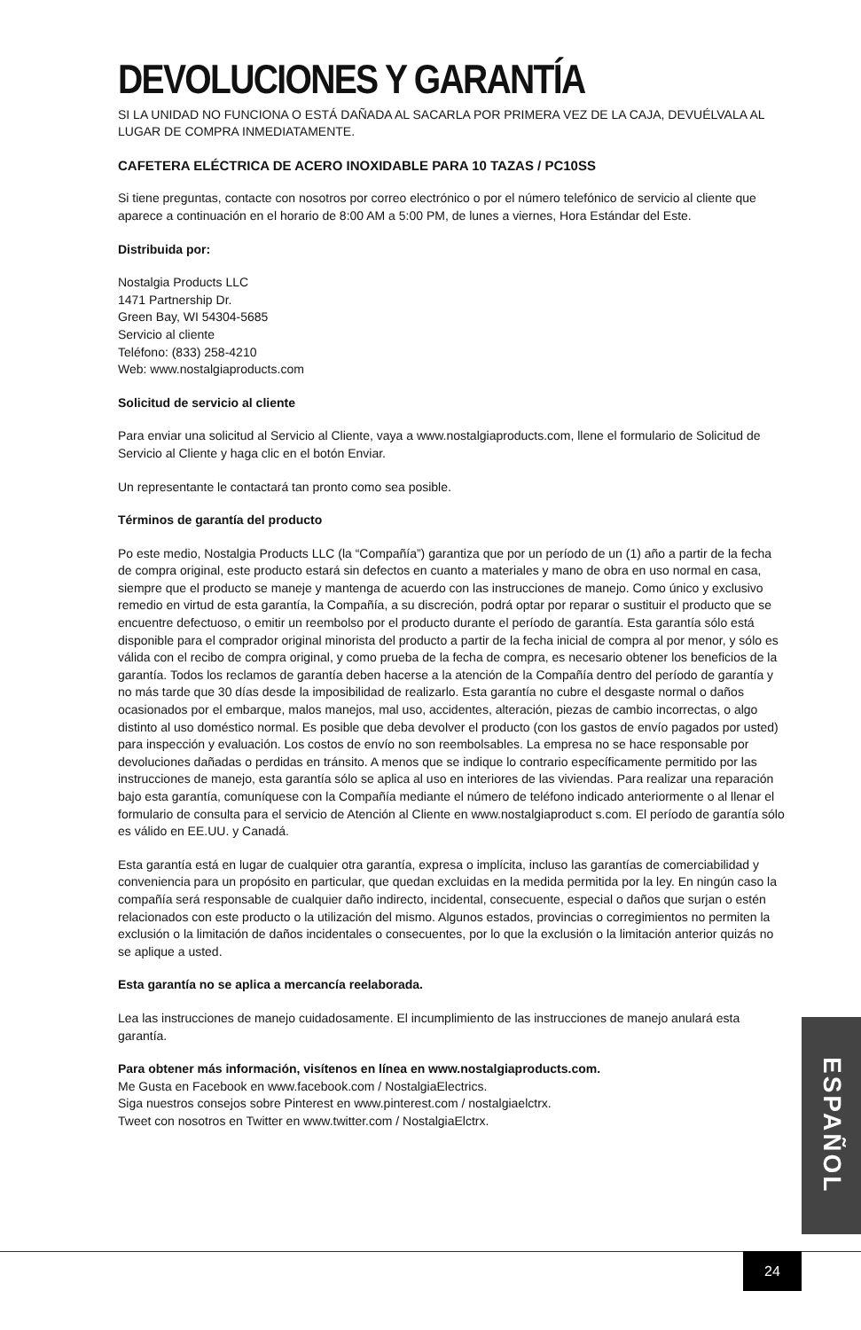DEVOLUCIONES Y GARANTÍA
SI LA UNIDAD NO FUNCIONA O ESTÁ DAÑADA AL SACARLA POR PRIMERA VEZ DE LA CAJA, DEVUÉLVALA AL LUGAR DE COMPRA INMEDIATAMENTE.
CAFETERA ELÉCTRICA DE ACERO INOXIDABLE PARA 10 TAZAS / PC10SS
Si tiene preguntas, contacte con nosotros por correo electrónico o por el número telefónico de servicio al cliente que aparece a continuación en el horario de 8:00 AM a 5:00 PM, de lunes a viernes, Hora Estándar del Este.
Distribuida por:
Nostalgia Products LLC
1471 Partnership Dr.
Green Bay, WI 54304-5685
Servicio al cliente
Teléfono: (833) 258-4210
Web: www.nostalgiaproducts.com
Solicitud de servicio al cliente
Para enviar una solicitud al Servicio al Cliente, vaya a www.nostalgiaproducts.com, llene el formulario de Solicitud de Servicio al Cliente y haga clic en el botón Enviar.
Un representante le contactará tan pronto como sea posible.
Términos de garantía del producto
Po este medio, Nostalgia Products LLC (la “Compañía”) garantiza que por un período de un (1) año a partir de la fecha de compra original, este producto estará sin defectos en cuanto a materiales y mano de obra en uso normal en casa, siempre que el producto se maneje y mantenga de acuerdo con las instrucciones de manejo. Como único y exclusivo remedio en virtud de esta garantía, la Compañía, a su discreción, podrá optar por reparar o sustituir el producto que se encuentre defectuoso, o emitir un reembolso por el producto durante el período de garantía. Esta garantía sólo está disponible para el comprador original minorista del producto a partir de la fecha inicial de compra al por menor, y sólo es válida con el recibo de compra original, y como prueba de la fecha de compra, es necesario obtener los beneficios de la garantía. Todos los reclamos de garantía deben hacerse a la atención de la Compañía dentro del período de garantía y no más tarde que 30 días desde la imposibilidad de realizarlo. Esta garantía no cubre el desgaste normal o daños ocasionados por el embarque, malos manejos, mal uso, accidentes, alteración, piezas de cambio incorrectas, o algo distinto al uso doméstico normal. Es posible que deba devolver el producto (con los gastos de envío pagados por usted) para inspección y evaluación. Los costos de envío no son reembolsables. La empresa no se hace responsable por devoluciones dañadas o perdidas en tránsito. A menos que se indique lo contrario específicamente permitido por las instrucciones de manejo, esta garantía sólo se aplica al uso en interiores de las viviendas. Para realizar una reparación bajo esta garantía, comuníquese con la Compañía mediante el número de teléfono indicado anteriormente o al llenar el formulario de consulta para el servicio de Atención al Cliente en www.nostalgiaproduct s.com. El período de garantía sólo es válido en EE.UU. y Canadá.
Esta garantía está en lugar de cualquier otra garantía, expresa o implícita, incluso las garantías de comerciabilidad y conveniencia para un propósito en particular, que quedan excluidas en la medida permitida por la ley. En ningún caso la compañía será responsable de cualquier daño indirecto, incidental, consecuente, especial o daños que surjan o estén relacionados con este producto o la utilización del mismo. Algunos estados, provincias o corregimientos no permiten la exclusión o la limitación de daños incidentales o consecuentes, por lo que la exclusión o la limitación anterior quizás no se aplique a usted.
Esta garantía no se aplica a mercancía reelaborada.
Lea las instrucciones de manejo cuidadosamente. El incumplimiento de las instrucciones de manejo anulará esta garantía.
Para obtener más información, visítenos en línea en www.nostalgiaproducts.com.
Me Gusta en Facebook en www.facebook.com / NostalgiaElectrics.
Siga nuestros consejos sobre Pinterest en www.pinterest.com / nostalgiaelctrx.
Tweet con nosotros en Twitter en www.twitter.com / NostalgiaElctrx.
ESPAÑOL
24